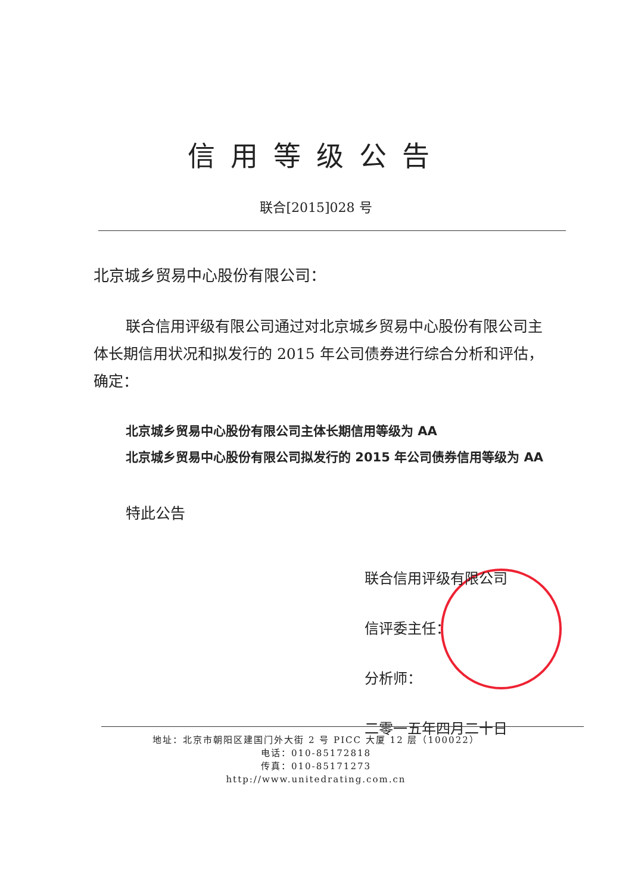信用等级公告
联合[2015]028 号
北京城乡贸易中心股份有限公司：
联合信用评级有限公司通过对北京城乡贸易中心股份有限公司主体长期信用状况和拟发行的 2015 年公司债券进行综合分析和评估，确定：
北京城乡贸易中心股份有限公司主体长期信用等级为 AA
北京城乡贸易中心股份有限公司拟发行的 2015 年公司债券信用等级为 AA
特此公告
联合信用评级有限公司
信评委主任：
分析师：
二零一五年四月二十日
地址：北京市朝阳区建国门外大街 2 号 PICC 大厦 12 层（100022）
电话：010-85172818
传真：010-85171273
http://www.unitedrating.com.cn